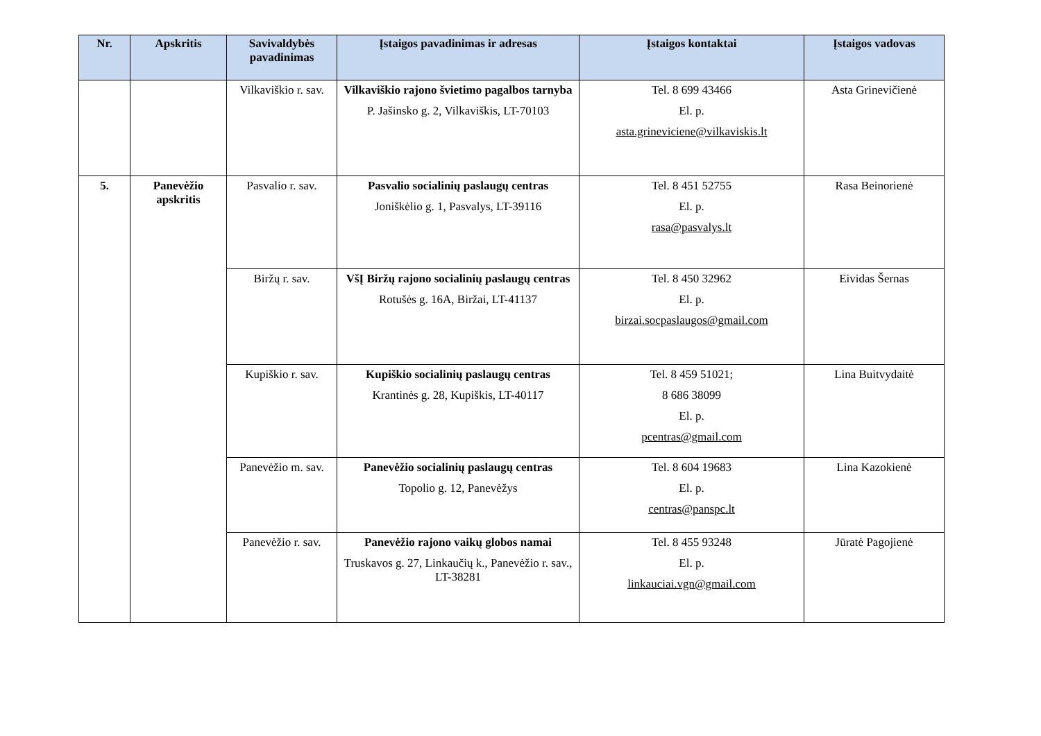| Nr. | Apskritis | Savivaldybės pavadinimas | Įstaigos pavadinimas ir adresas | Įstaigos kontaktai | Įstaigos vadovas |
| --- | --- | --- | --- | --- | --- |
| | | Vilkaviškio r. sav. | Vilkaviškio rajono švietimo pagalbos tarnyba P. Jašinsko g. 2, Vilkaviškis, LT-70103 | Tel. 8 699 43466 El. p. asta.grineviciene@vilkaviskis.lt | Asta Grinevičienė |
| 5. | Panevėžio apskritis | Pasvalio r. sav. | Pasvalio socialinių paslaugų centras Joniškėlio g. 1, Pasvalys, LT-39116 | Tel. 8 451 52755 El. p. rasa@pasvalys.lt | Rasa Beinorienė |
| | | Biržų r. sav. | VšĮ Biržų rajono socialinių paslaugų centras Rotušės g. 16A, Biržai, LT-41137 | Tel. 8 450 32962 El. p. birzai.socpaslaugos@gmail.com | Eividas Šernas |
| | | Kupiškio r. sav. | Kupiškio socialinių paslaugų centras Krantinės g. 28, Kupiškis, LT-40117 | Tel. 8 459 51021; 8 686 38099 El. p. pcentras@gmail.com | Lina Buitvydaitė |
| | | Panevėžio m. sav. | Panevėžio socialinių paslaugų centras Topolio g. 12, Panevėžys | Tel. 8 604 19683 El. p. centras@panspc.lt | Lina Kazokienė |
| | | Panevėžio r. sav. | Panevėžio rajono vaikų globos namai Truskavos g. 27, Linkaučių k., Panevėžio r. sav., LT-38281 | Tel. 8 455 93248 El. p. linkauciai.vgn@gmail.com | Jūratė Pagojienė |